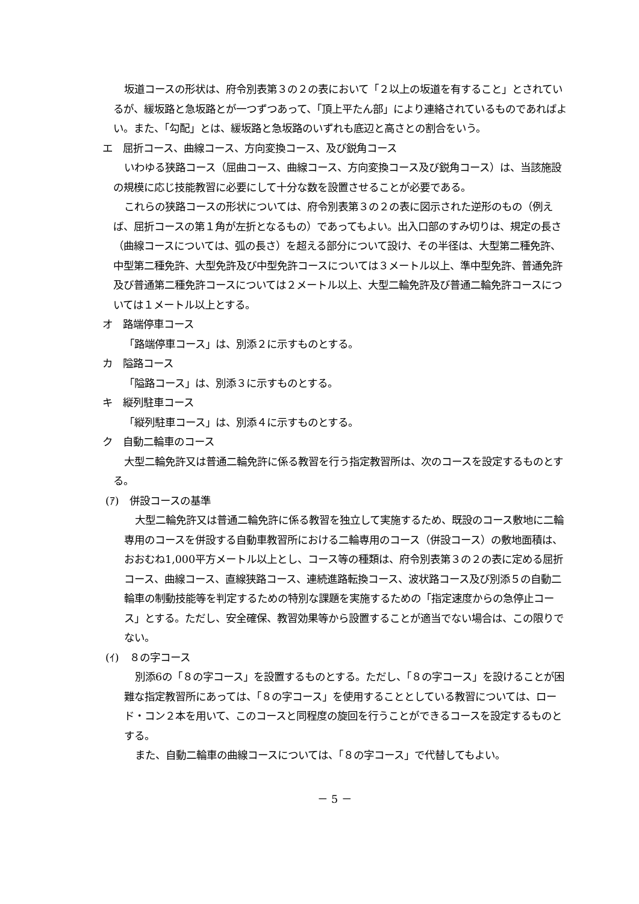坂道コースの形状は、府令別表第３の２の表において「２以上の坂道を有すること」とされているが、緩坂路と急坂路とが一つずつあって、「頂上平たん部」により連絡されているものであればよい。また、「勾配」とは、緩坂路と急坂路のいずれも底辺と高さとの割合をいう。
エ　屈折コース、曲線コース、方向変換コース、及び鋭角コース
いわゆる狭路コース（屈曲コース、曲線コース、方向変換コース及び鋭角コース）は、当該施設の規模に応じ技能教習に必要にして十分な数を設置させることが必要である。
これらの狭路コースの形状については、府令別表第３の２の表に図示された逆形のもの（例えば、屈折コースの第１角が左折となるもの）であってもよい。出入口部のすみ切りは、規定の長さ（曲線コースについては、弧の長さ）を超える部分について設け、その半径は、大型第二種免許、中型第二種免許、大型免許及び中型免許コースについては３メートル以上、準中型免許、普通免許及び普通第二種免許コースについては２メートル以上、大型二輪免許及び普通二輪免許コースについては１メートル以上とする。
オ　路端停車コース
「路端停車コース」は、別添２に示すものとする。
カ　隘路コース
「隘路コース」は、別添３に示すものとする。
キ　縦列駐車コース
「縦列駐車コース」は、別添４に示すものとする。
ク　自動二輪車のコース
大型二輪免許又は普通二輪免許に係る教習を行う指定教習所は、次のコースを設定するものとする。
(ｱ)　併設コースの基準
大型二輪免許又は普通二輪免許に係る教習を独立して実施するため、既設のコース敷地に二輪専用のコースを併設する自動車教習所における二輪専用のコース（併設コース）の敷地面積は、おおむね1,000平方メートル以上とし、コース等の種類は、府令別表第３の２の表に定める屈折コース、曲線コース、直線狭路コース、連続進路転換コース、波状路コース及び別添５の自動二輪車の制動技能等を判定するための特別な課題を実施するための「指定速度からの急停止コース」とする。ただし、安全確保、教習効果等から設置することが適当でない場合は、この限りでない。
(ｲ)　８の字コース
別添6の「８の字コース」を設置するものとする。ただし、「８の字コース」を設けることが困難な指定教習所にあっては、「８の字コース」を使用することとしている教習については、ロード・コン２本を用いて、このコースと同程度の旋回を行うことができるコースを設定するものとする。
また、自動二輪車の曲線コースについては、「８の字コース」で代替してもよい。
－ 5 －